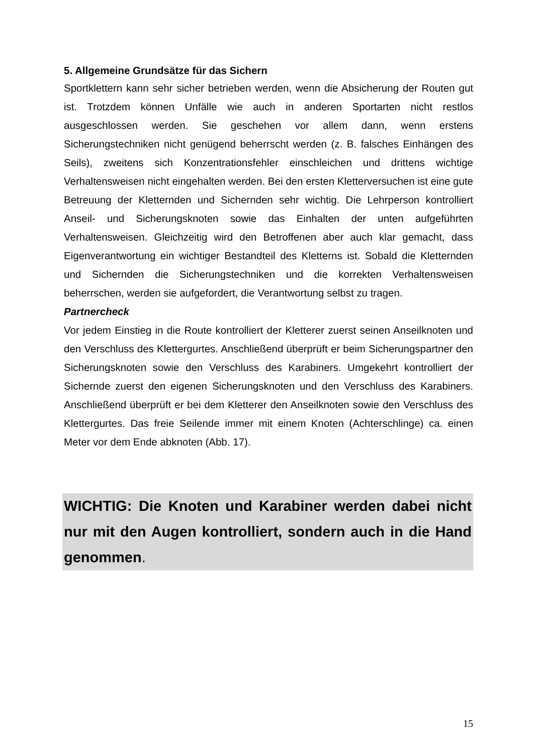5. Allgemeine Grundsätze für das Sichern
Sportklettern kann sehr sicher betrieben werden, wenn die Absicherung der Routen gut ist. Trotzdem können Unfälle wie auch in anderen Sportarten nicht restlos ausgeschlossen werden. Sie geschehen vor allem dann, wenn erstens Sicherungstechniken nicht genügend beherrscht werden (z. B. falsches Einhängen des Seils), zweitens sich Konzentrationsfehler einschleichen und drittens wichtige Verhaltensweisen nicht eingehalten werden. Bei den ersten Kletterversuchen ist eine gute Betreuung der Kletternden und Sichernden sehr wichtig. Die Lehrperson kontrolliert Anseil- und Sicherungsknoten sowie das Einhalten der unten aufgeführten Verhaltensweisen. Gleichzeitig wird den Betroffenen aber auch klar gemacht, dass Eigenverantwortung ein wichtiger Bestandteil des Kletterns ist. Sobald die Kletternden und Sichernden die Sicherungstechniken und die korrekten Verhaltensweisen beherrschen, werden sie aufgefordert, die Verantwortung selbst zu tragen.
Partnercheck
Vor jedem Einstieg in die Route kontrolliert der Kletterer zuerst seinen Anseilknoten und den Verschluss des Klettergurtes. Anschließend überprüft er beim Sicherungspartner den Sicherungsknoten sowie den Verschluss des Karabiners. Umgekehrt kontrolliert der Sichernde zuerst den eigenen Sicherungsknoten und den Verschluss des Karabiners. Anschließend überprüft er bei dem Kletterer den Anseilknoten sowie den Verschluss des Klettergurtes. Das freie Seilende immer mit einem Knoten (Achterschlinge) ca. einen Meter vor dem Ende abknoten (Abb. 17).
WICHTIG: Die Knoten und Karabiner werden dabei nicht nur mit den Augen kontrolliert, sondern auch in die Hand genommen.
15